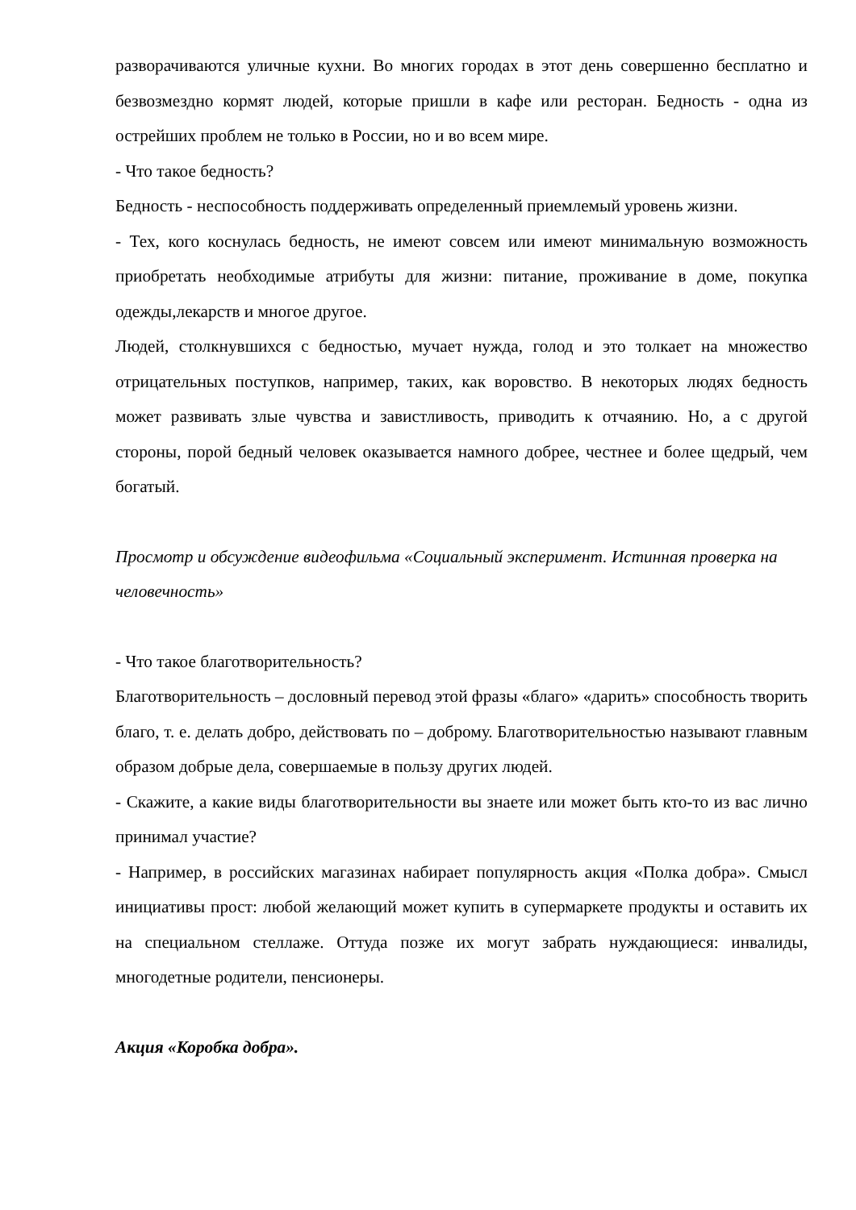разворачиваются уличные кухни. Во многих городах в этот день совершенно бесплатно и безвозмездно кормят людей, которые пришли в кафе или ресторан. Бедность - одна из острейших проблем не только в России, но и во всем мире.
- Что такое бедность?
Бедность - неспособность поддерживать определенный приемлемый уровень жизни.
- Тех, кого коснулась бедность, не имеют совсем или имеют минимальную возможность приобретать необходимые атрибуты для жизни: питание, проживание в доме, покупка одежды,лекарств и многое другое.
Людей, столкнувшихся с бедностью, мучает нужда, голод и это толкает на множество отрицательных поступков, например, таких, как воровство. В некоторых людях бедность может развивать злые чувства и завистливость, приводить к отчаянию. Но, а с другой стороны, порой бедный человек оказывается намного добрее, честнее и более щедрый, чем богатый.
Просмотр и обсуждение видеофильма «Социальный эксперимент. Истинная проверка на человечность»
- Что такое благотворительность?
Благотворительность – дословный перевод этой фразы «благо» «дарить» способность творить благо, т. е. делать добро, действовать по – доброму. Благотворительностью называют главным образом добрые дела, совершаемые в пользу других людей.
- Скажите, а какие виды благотворительности вы знаете или может быть кто-то из вас лично принимал участие?
- Например, в российских магазинах набирает популярность акция «Полка добра». Смысл инициативы прост: любой желающий может купить в супермаркете продукты и оставить их на специальном стеллаже. Оттуда позже их могут забрать нуждающиеся: инвалиды, многодетные родители, пенсионеры.
Акция «Коробка добра».